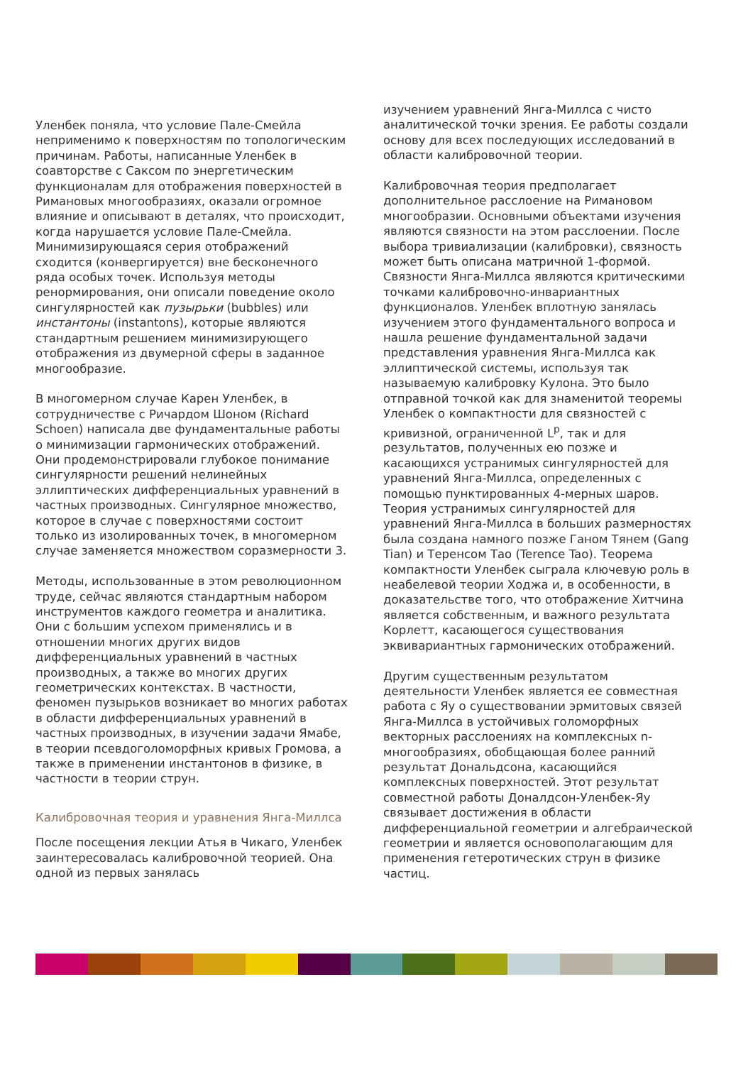Уленбек поняла, что условие Пале-Смейла неприменимо к поверхностям по топологическим причинам. Работы, написанные Уленбек в соавторстве с Саксом по энергетическим функционалам для отображения поверхностей в Римановых многообразиях, оказали огромное влияние и описывают в деталях, что происходит, когда нарушается условие Пале-Смейла. Минимизирующаяся серия отображений сходится (конвергируется) вне бесконечного ряда особых точек. Используя методы ренормирования, они описали поведение около сингулярностей как пузырьки (bubbles) или инстантоны (instantons), которые являются стандартным решением минимизирующего отображения из двумерной сферы в заданное многообразие.
В многомерном случае Карен Уленбек, в сотрудничестве с Ричардом Шоном (Richard Schoen) написала две фундаментальные работы о минимизации гармонических отображений. Они продемонстрировали глубокое понимание сингулярности решений нелинейных эллиптических дифференциальных уравнений в частных производных. Сингулярное множество, которое в случае с поверхностями состоит только из изолированных точек, в многомерном случае заменяется множеством соразмерности 3.
Методы, использованные в этом революционном труде, сейчас являются стандартным набором инструментов каждого геометра и аналитика. Они с большим успехом применялись и в отношении многих других видов дифференциальных уравнений в частных производных, а также во многих других геометрических контекстах. В частности, феномен пузырьков возникает во многих работах в области дифференциальных уравнений в частных производных, в изучении задачи Ямабе, в теории псевдоголоморфных кривых Громова, а также в применении инстантонов в физике, в частности в теории струн.
Калибровочная теория и уравнения Янга-Миллса
После посещения лекции Атья в Чикаго, Уленбек заинтересовалась калибровочной теорией. Она одной из первых занялась
изучением уравнений Янга-Миллса с чисто аналитической точки зрения. Ее работы создали основу для всех последующих исследований в области калибровочной теории.
Калибровочная теория предполагает дополнительное расслоение на Римановом многообразии. Основными объектами изучения являются связности на этом расслоении. После выбора тривиализации (калибровки), связность может быть описана матричной 1-формой. Связности Янга-Миллса являются критическими точками калибровочно-инвариантных функционалов. Уленбек вплотную занялась изучением этого фундаментального вопроса и нашла решение фундаментальной задачи представления уравнения Янга-Миллса как эллиптической системы, используя так называемую калибровку Кулона. Это было отправной точкой как для знаменитой теоремы Уленбек о компактности для связностей с кривизной, ограниченной L<sup>p</sup>, так и для результатов, полученных ею позже и касающихся устранимых сингулярностей для уравнений Янга-Миллса, определенных с помощью пунктированных 4-мерных шаров. Теория устранимых сингулярностей для уравнений Янга-Миллса в больших размерностях была создана намного позже Ганом Тянем (Gang Tian) и Теренсом Тао (Terence Tao). Теорема компактности Уленбек сыграла ключевую роль в неабелевой теории Ходжа и, в особенности, в доказательстве того, что отображение Хитчина является собственным, и важного результата Корлетт, касающегося существования эквивариантных гармонических отображений.
Другим существенным результатом деятельности Уленбек является ее совместная работа с Яу о существовании эрмитовых связей Янга-Миллса в устойчивых голоморфных векторных расслоениях на комплексных n-многообразиях, обобщающая более ранний результат Дональдсона, касающийся комплексных поверхностей. Этот результат совместной работы Доналдсон-Уленбек-Яу связывает достижения в области дифференциальной геометрии и алгебраической геометрии и является основополагающим для применения гетеротических струн в физике частиц.